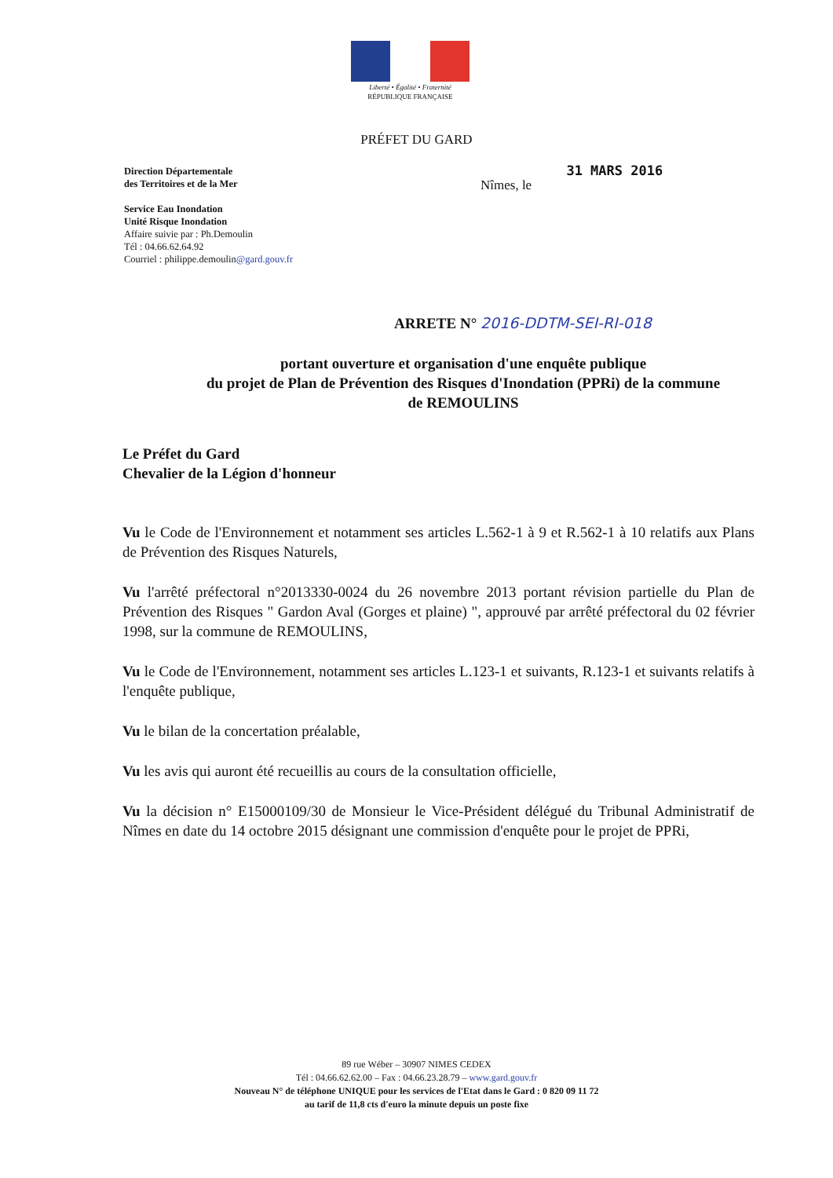Liberté • Égalité • Fraternité
RÉPUBLIQUE FRANÇAISE
PRÉFET DU GARD
Direction Départementale
des Territoires et de la Mer
Service Eau Inondation
Unité Risque Inondation
Affaire suivie par : Ph.Demoulin
Tél : 04.66.62.64.92
Courriel : philippe.demoulin@gard.gouv.fr
Nîmes, le 31 MARS 2016
ARRETE N° 2016-DDTM-SEI-RI-018
portant ouverture et organisation d'une enquête publique
du projet de Plan de Prévention des Risques d'Inondation (PPRi) de la commune
de REMOULINS
Le Préfet du Gard
Chevalier de la Légion d'honneur
Vu le Code de l'Environnement et notamment ses articles L.562-1 à 9 et R.562-1 à 10 relatifs aux Plans de Prévention des Risques Naturels,
Vu l'arrêté préfectoral n°2013330-0024 du 26 novembre 2013 portant révision partielle du Plan de Prévention des Risques " Gardon Aval (Gorges et plaine) ", approuvé par arrêté préfectoral du 02 février 1998, sur la commune de REMOULINS,
Vu le Code de l'Environnement, notamment ses articles L.123-1 et suivants, R.123-1 et suivants relatifs à l'enquête publique,
Vu le bilan de la concertation préalable,
Vu les avis qui auront été recueillis au cours de la consultation officielle,
Vu la décision n° E15000109/30 de Monsieur le Vice-Président délégué du Tribunal Administratif de Nîmes en date du 14 octobre 2015 désignant une commission d'enquête pour le projet de PPRi,
89 rue Wéber – 30907 NIMES CEDEX
Tél : 04.66.62.62.00 – Fax : 04.66.23.28.79 – www.gard.gouv.fr
Nouveau N° de téléphone UNIQUE pour les services de l'Etat dans le Gard : 0 820 09 11 72
au tarif de 11,8 cts d'euro la minute depuis un poste fixe